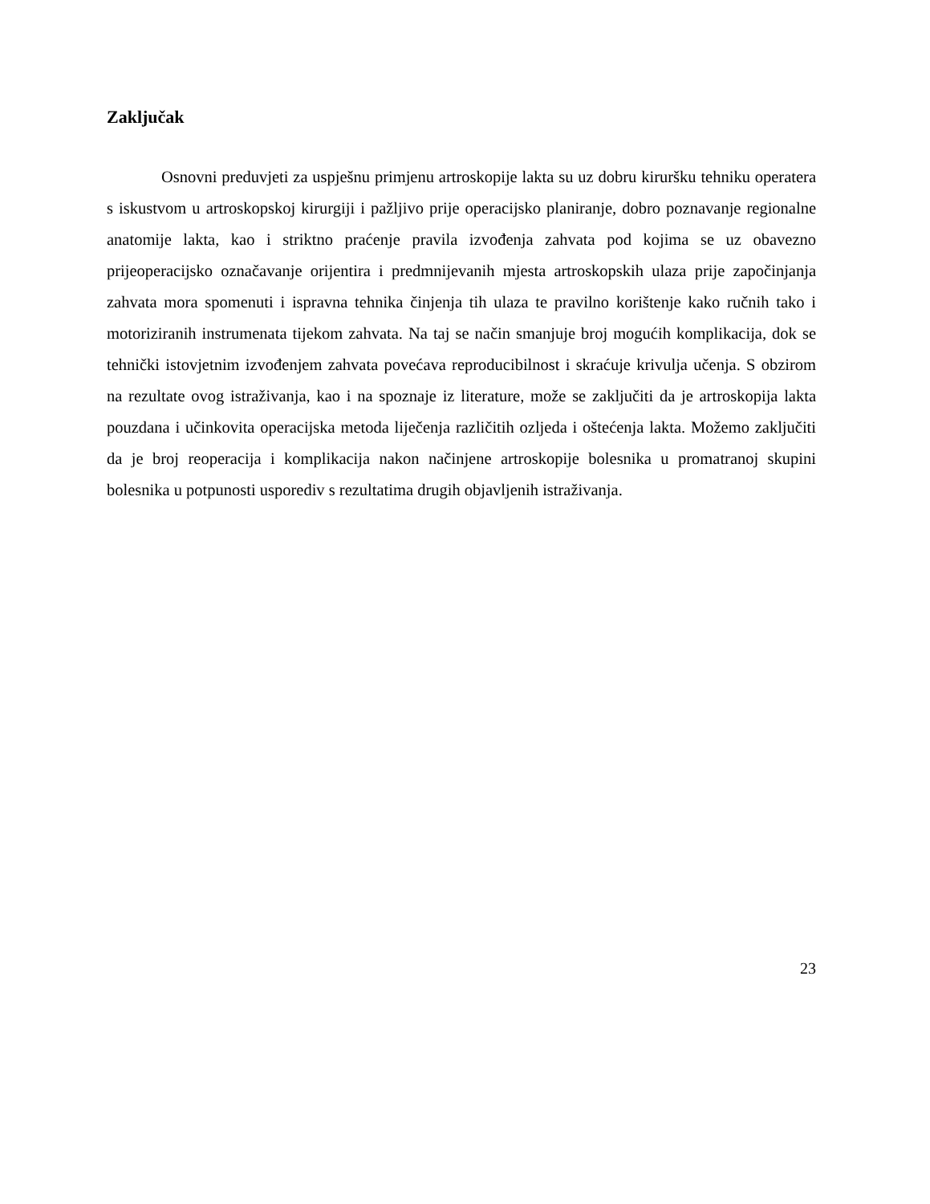Zaključak
Osnovni preduvjeti za uspješnu primjenu artroskopije lakta su uz dobru kiruršku tehniku operatera s iskustvom u artroskopskoj kirurgiji i pažljivo prije operacijsko planiranje, dobro poznavanje regionalne anatomije lakta, kao i striktno praćenje pravila izvođenja zahvata pod kojima se uz obavezno prijeoperacijsko označavanje orijentira i predmnijevanih mjesta artroskopskih ulaza prije započinjanja zahvata mora spomenuti i ispravna tehnika činjenja tih ulaza te pravilno korištenje kako ručnih tako i motoriziranih instrumenata tijekom zahvata. Na taj se način smanjuje broj mogućih komplikacija, dok se tehnički istovjetnim izvođenjem zahvata povećava reproducibilnost i skraćuje krivulja učenja. S obzirom na rezultate ovog istraživanja, kao i na spoznaje iz literature, može se zaključiti da je artroskopija lakta pouzdana i učinkovita operacijska metoda liječenja različitih ozljeda i oštećenja lakta. Možemo zaključiti da je broj reoperacija i komplikacija nakon načinjene artroskopije bolesnika u promatranoj skupini bolesnika u potpunosti usporediv s rezultatima drugih objavljenih istraživanja.
23